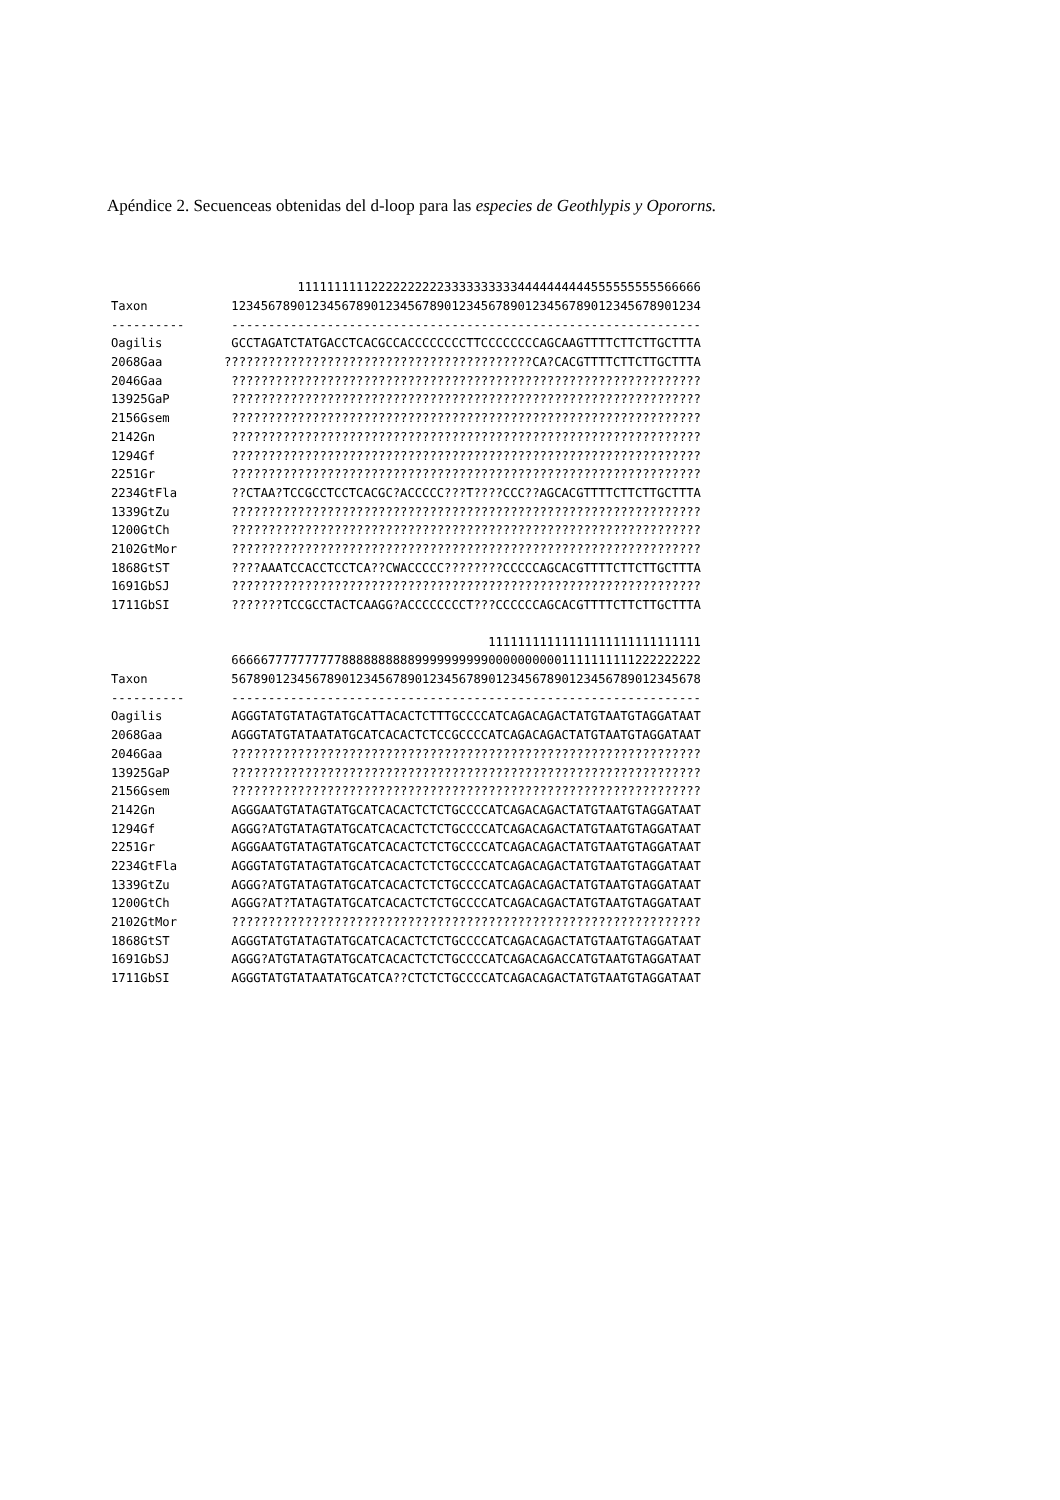Apéndice 2. Secuenceas obtenidas del d-loop para las especies de Geothlypis y Opororns.
| | 1111111111222222222233333333334444444444555555555566666 |
| Taxon | 1234567890123456789012345678901234567890123456789012345678901234 |
| ---------- | ---------------------------------------------------------------- |
| Oagilis | GCCTAGATCTATGACCTCACGCCACCCCCCCCTTCCCCCCCCAGCAAGTTTTCTTCTTGCTTTA |
| 2068Gaa | ??????????????????????????????????????????CA?CACGTTTTCTTCTTGCTTTA |
| 2046Gaa | ???????????????????????????????????????????????????????????????? |
| 13925GaP | ???????????????????????????????????????????????????????????????? |
| 2156Gsem | ???????????????????????????????????????????????????????????????? |
| 2142Gn | ???????????????????????????????????????????????????????????????? |
| 1294Gf | ???????????????????????????????????????????????????????????????? |
| 2251Gr | ???????????????????????????????????????????????????????????????? |
| 2234GtFla | ??CTAA?TCCGCCTCCTCACGC?ACCCCC???T????CCC??AGCACGTTTTCTTCTTGCTTTA |
| 1339GtZu | ???????????????????????????????????????????????????????????????? |
| 1200GtCh | ???????????????????????????????????????????????????????????????? |
| 2102GtMor | ???????????????????????????????????????????????????????????????? |
| 1868GtST | ????AAATCCACCTCCTCA??CWACCCCC????????CCCCCAGCACGTTTTCTTCTTGCTTTA |
| 1691GbSJ | ???????????????????????????????????????????????????????????????? |
| 1711GbSI | ???????TCCGCCTACTCAAGG?ACCCCCCCCT???CCCCCCAGCACGTTTTCTTCTTGCTTTA |
| | 11111111111111111111111111111 |
| | 6666677777777778888888888999999999900000000001111111111222222222 |
| Taxon | 5678901234567890123456789012345678901234567890123456789012345678 |
| ---------- | ---------------------------------------------------------------- |
| Oagilis | AGGGTATGTATAGTATGCATTACACTCTTTGCCCCATCAGACAGACTATGTAATGTAGGATAAT |
| 2068Gaa | AGGGTATGTATAATATGCATCACACTCTCCGCCCCATCAGACAGACTATGTAATGTAGGATAAT |
| 2046Gaa | ???????????????????????????????????????????????????????????????? |
| 13925GaP | ???????????????????????????????????????????????????????????????? |
| 2156Gsem | ???????????????????????????????????????????????????????????????? |
| 2142Gn | AGGGAATGTATAGTATGCATCACACTCTCTGCCCCATCAGACAGACTATGTAATGTAGGATAAT |
| 1294Gf | AGGG?ATGTATAGTATGCATCACACTCTCTGCCCCATCAGACAGACTATGTAATGTAGGATAAT |
| 2251Gr | AGGGAATGTATAGTATGCATCACACTCTCTGCCCCATCAGACAGACTATGTAATGTAGGATAAT |
| 2234GtFla | AGGGTATGTATAGTATGCATCACACTCTCTGCCCCATCAGACAGACTATGTAATGTAGGATAAT |
| 1339GtZu | AGGG?ATGTATAGTATGCATCACACTCTCTGCCCCATCAGACAGACTATGTAATGTAGGATAAT |
| 1200GtCh | AGGG?AT?TATAGTATGCATCACACTCTCTGCCCCATCAGACAGACTATGTAATGTAGGATAAT |
| 2102GtMor | ???????????????????????????????????????????????????????????????? |
| 1868GtST | AGGGTATGTATAGTATGCATCACACTCTCTGCCCCATCAGACAGACTATGTAATGTAGGATAAT |
| 1691GbSJ | AGGG?ATGTATAGTATGCATCACACTCTCTGCCCCATCAGACAGACCATGTAATGTAGGATAAT |
| 1711GbSI | AGGGTATGTATAATATGCATCA??CTCTCTGCCCCATCAGACAGACTATGTAATGTAGGATAAT |